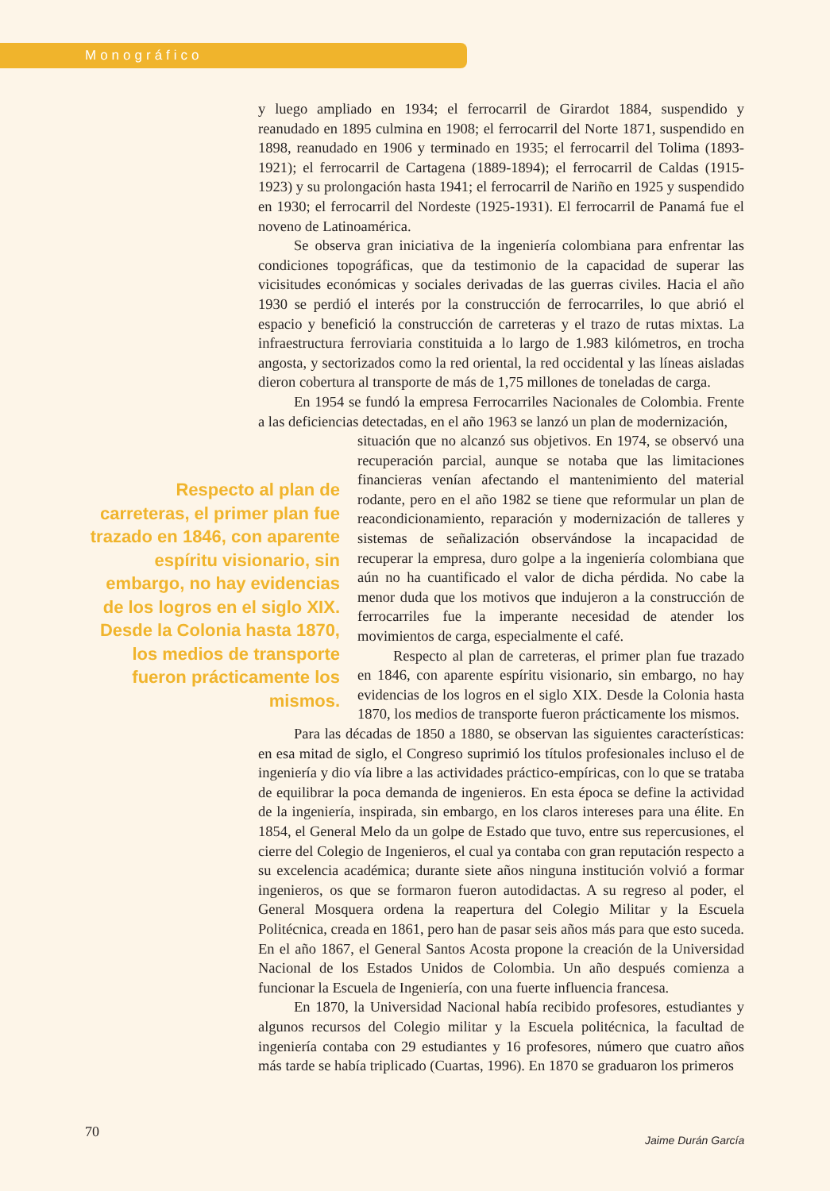Monográfico
y luego ampliado en 1934; el ferrocarril de Girardot 1884, suspendido y reanudado en 1895 culmina en 1908; el ferrocarril del Norte 1871, suspendido en 1898, reanudado en 1906 y terminado en 1935; el ferrocarril del Tolima (1893-1921); el ferrocarril de Cartagena (1889-1894); el ferrocarril de Caldas (1915-1923) y su prolongación hasta 1941; el ferrocarril de Nariño en 1925 y suspendido en 1930; el ferrocarril del Nordeste (1925-1931). El ferrocarril de Panamá fue el noveno de Latinoamérica.
Se observa gran iniciativa de la ingeniería colombiana para enfrentar las condiciones topográficas, que da testimonio de la capacidad de superar las vicisitudes económicas y sociales derivadas de las guerras civiles. Hacia el año 1930 se perdió el interés por la construcción de ferrocarriles, lo que abrió el espacio y benefició la construcción de carreteras y el trazo de rutas mixtas. La infraestructura ferroviaria constituida a lo largo de 1.983 kilómetros, en trocha angosta, y sectorizados como la red oriental, la red occidental y las líneas aisladas dieron cobertura al transporte de más de 1,75 millones de toneladas de carga.
En 1954 se fundó la empresa Ferrocarriles Nacionales de Colombia. Frente a las deficiencias detectadas, en el año 1963 se lanzó un plan de modernización,
situación que no alcanzó sus objetivos. En 1974, se observó una recuperación parcial, aunque se notaba que las limitaciones financieras venían afectando el mantenimiento del material rodante, pero en el año 1982 se tiene que reformular un plan de reacondicionamiento, reparación y modernización de talleres y sistemas de señalización observándose la incapacidad de recuperar la empresa, duro golpe a la ingeniería colombiana que aún no ha cuantificado el valor de dicha pérdida. No cabe la menor duda que los motivos que indujeron a la construcción de ferrocarriles fue la imperante necesidad de atender los movimientos de carga, especialmente el café.
Respecto al plan de carreteras, el primer plan fue trazado en 1846, con aparente espíritu visionario, sin embargo, no hay evidencias de los logros en el siglo XIX. Desde la Colonia hasta 1870, los medios de transporte fueron prácticamente los mismos.
Para las décadas de 1850 a 1880, se observan las siguientes características: en esa mitad de siglo, el Congreso suprimió los títulos profesionales incluso el de ingeniería y dio vía libre a las actividades práctico-empíricas, con lo que se trataba de equilibrar la poca demanda de ingenieros. En esta época se define la actividad de la ingeniería, inspirada, sin embargo, en los claros intereses para una élite. En 1854, el General Melo da un golpe de Estado que tuvo, entre sus repercusiones, el cierre del Colegio de Ingenieros, el cual ya contaba con gran reputación respecto a su excelencia académica; durante siete años ninguna institución volvió a formar ingenieros, os que se formaron fueron autodidactas. A su regreso al poder, el General Mosquera ordena la reapertura del Colegio Militar y la Escuela Politécnica, creada en 1861, pero han de pasar seis años más para que esto suceda. En el año 1867, el General Santos Acosta propone la creación de la Universidad Nacional de los Estados Unidos de Colombia. Un año después comienza a funcionar la Escuela de Ingeniería, con una fuerte influencia francesa.
En 1870, la Universidad Nacional había recibido profesores, estudiantes y algunos recursos del Colegio militar y la Escuela politécnica, la facultad de ingeniería contaba con 29 estudiantes y 16 profesores, número que cuatro años más tarde se había triplicado (Cuartas, 1996). En 1870 se graduaron los primeros
Respecto al plan de carreteras, el primer plan fue trazado en 1846, con aparente espíritu visionario, sin embargo, no hay evidencias de los logros en el siglo XIX. Desde la Colonia hasta 1870, los medios de transporte fueron prácticamente los mismos.
70 Jaime Durán García